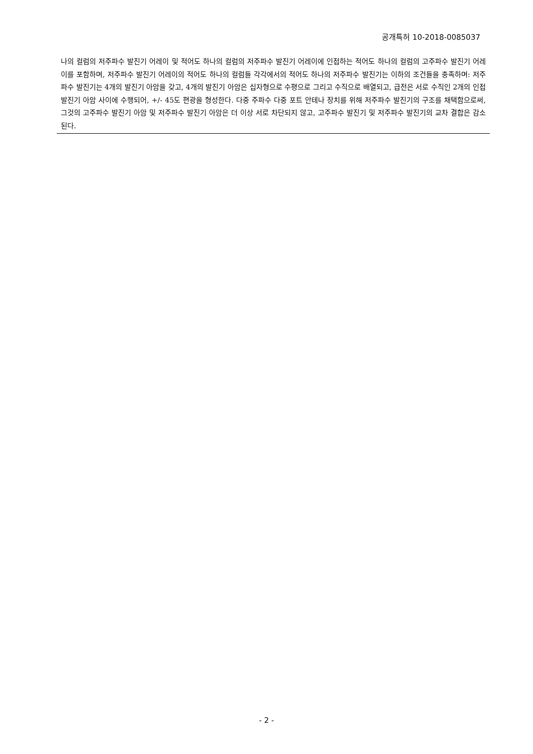공개특허 10-2018-0085037
나의 컬럼의 저주파수 발진기 어레이 및 적어도 하나의 컬럼의 저주파수 발진기 어레이에 인접하는 적어도 하나의 컬럼의 고주파수 발진기 어레이를 포함하며, 저주파수 발진기 어레이의 적어도 하나의 컬럼들 각각에서의 적어도 하나의 저주파수 발진기는 이하의 조건들을 충족하며: 저주파수 발진기는 4개의 발진기 아암을 갖고, 4개의 발진기 아암은 십자형으로 수평으로 그리고 수직으로 배열되고, 급전은 서로 수직인 2개의 인접 발진기 아암 사이에 수행되어, +/- 45도 편광을 형성한다. 다중 주파수 다중 포트 안테나 장치를 위해 저주파수 발진기의 구조를 채택함으로써, 그것의 고주파수 발진기 아암 및 저주파수 발진기 아암은 더 이상 서로 차단되지 않고, 고주파수 발진기 및 저주파수 발진기의 교차 결합은 감소된다.
- 2 -